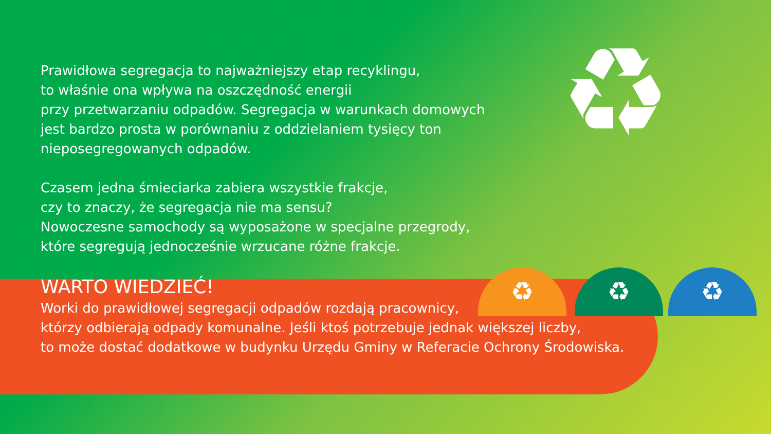♻
♻ ♻ ♻
Prawidłowa segregacja to najważniejszy etap recyklingu,
to właśnie ona wpływa na oszczędność energii
przy przetwarzaniu odpadów. Segregacja w warunkach domowych
jest bardzo prosta w porównaniu z oddzielaniem tysięcy ton
nieposegregowanych odpadów.
Czasem jedna śmieciarka zabiera wszystkie frakcje,
czy to znaczy, że segregacja nie ma sensu?
Nowoczesne samochody są wyposażone w specjalne przegrody,
które segregują jednocześnie wrzucane różne frakcje.
WARTO WIEDZIEĆ!
Worki do prawidłowej segregacji odpadów rozdają pracownicy,
którzy odbierają odpady komunalne. Jeśli ktoś potrzebuje jednak większej liczby,
to może dostać dodatkowe w budynku Urzędu Gminy w Referacie Ochrony Środowiska.